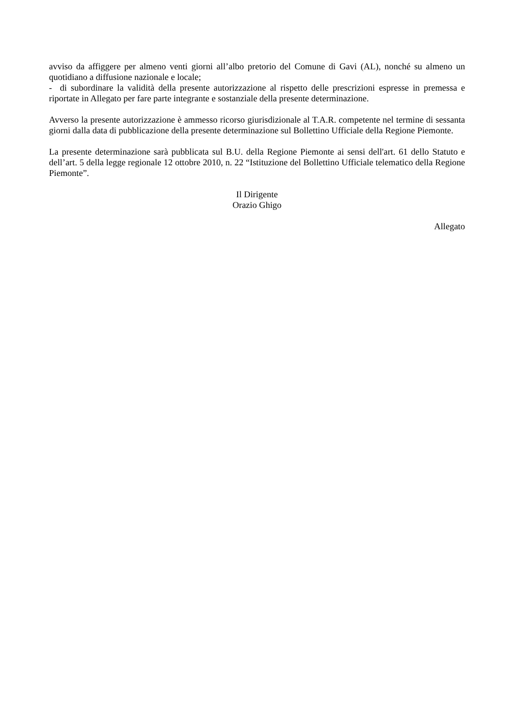avviso da affiggere per almeno venti giorni all’albo pretorio del Comune di Gavi (AL), nonché su almeno un quotidiano a diffusione nazionale e locale;
- di subordinare la validità della presente autorizzazione al rispetto delle prescrizioni espresse in premessa e riportate in Allegato per fare parte integrante e sostanziale della presente determinazione.
Avverso la presente autorizzazione è ammesso ricorso giurisdizionale al T.A.R. competente nel termine di sessanta giorni dalla data di pubblicazione della presente determinazione sul Bollettino Ufficiale della Regione Piemonte.
La presente determinazione sarà pubblicata sul B.U. della Regione Piemonte ai sensi dell'art. 61 dello Statuto e dell’art. 5 della legge regionale 12 ottobre 2010, n. 22 “Istituzione del Bollettino Ufficiale telematico della Regione Piemonte”.
Il Dirigente
Orazio Ghigo
Allegato